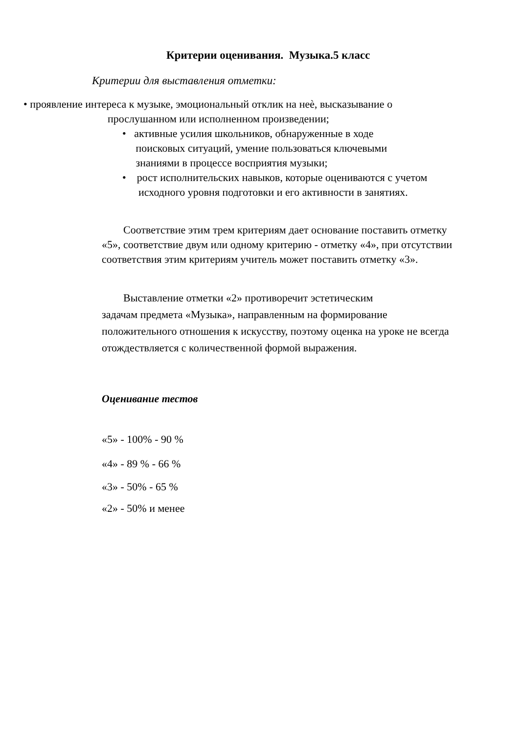Критерии оценивания. Музыка.5 класс
Критерии для выставления отметки:
• проявление интереса к музыке, эмоциональный отклик на неѐ, высказывание о
прослушанном или исполненном произведении;
• активные усилия школьников, обнаруженные в ходе
поисковых ситуаций, умение пользоваться ключевыми
знаниями в процессе восприятия музыки;
• рост исполнительских навыков, которые оцениваются с учетом
исходного уровня подготовки и его активности в занятиях.
Соответствие этим трем критериям дает основание поставить отметку «5», соответствие двум или одному критерию - отметку «4», при отсутствии соответствия этим критериям учитель может поставить отметку «3».
Выставление отметки «2» противоречит эстетическим
задачам предмета «Музыка», направленным на формирование положительного отношения к искусству, поэтому оценка на уроке не всегда отождествляется с количественной формой выражения.
Оценивание тестов
«5» - 100% - 90 %
«4» - 89 % - 66 %
«3» - 50% - 65 %
«2» - 50% и менее